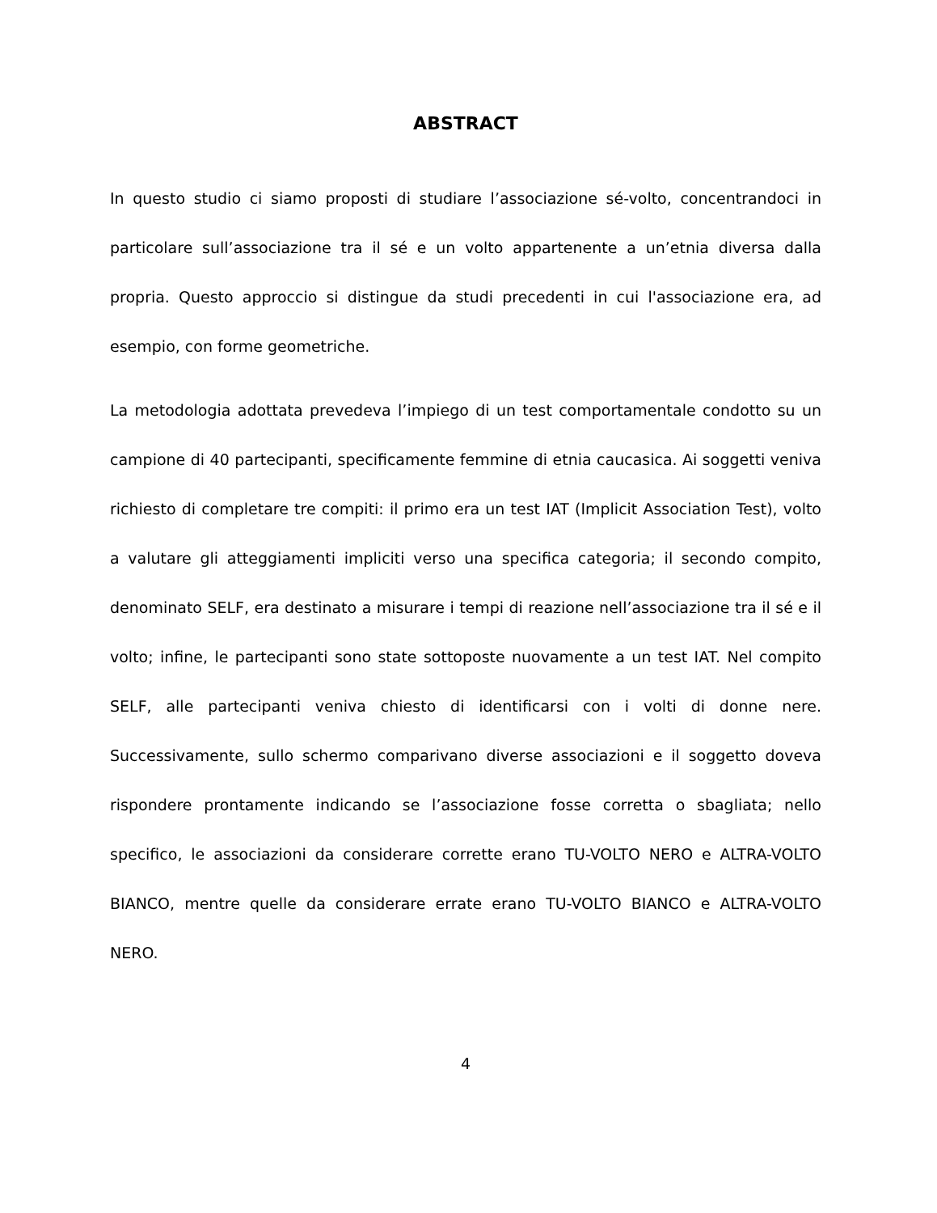ABSTRACT
In questo studio ci siamo proposti di studiare l’associazione sé-volto, concentrandoci in particolare sull’associazione tra il sé e un volto appartenente a un’etnia diversa dalla propria. Questo approccio si distingue da studi precedenti in cui l'associazione era, ad esempio, con forme geometriche.
La metodologia adottata prevedeva l’impiego di un test comportamentale condotto su un campione di 40 partecipanti, specificamente femmine di etnia caucasica. Ai soggetti veniva richiesto di completare tre compiti: il primo era un test IAT (Implicit Association Test), volto a valutare gli atteggiamenti impliciti verso una specifica categoria; il secondo compito, denominato SELF, era destinato a misurare i tempi di reazione nell’associazione tra il sé e il volto; infine, le partecipanti sono state sottoposte nuovamente a un test IAT. Nel compito SELF, alle partecipanti veniva chiesto di identificarsi con i volti di donne nere. Successivamente, sullo schermo comparivano diverse associazioni e il soggetto doveva rispondere prontamente indicando se l’associazione fosse corretta o sbagliata; nello specifico, le associazioni da considerare corrette erano TU-VOLTO NERO e ALTRA-VOLTO BIANCO, mentre quelle da considerare errate erano TU-VOLTO BIANCO e ALTRA-VOLTO NERO.
4